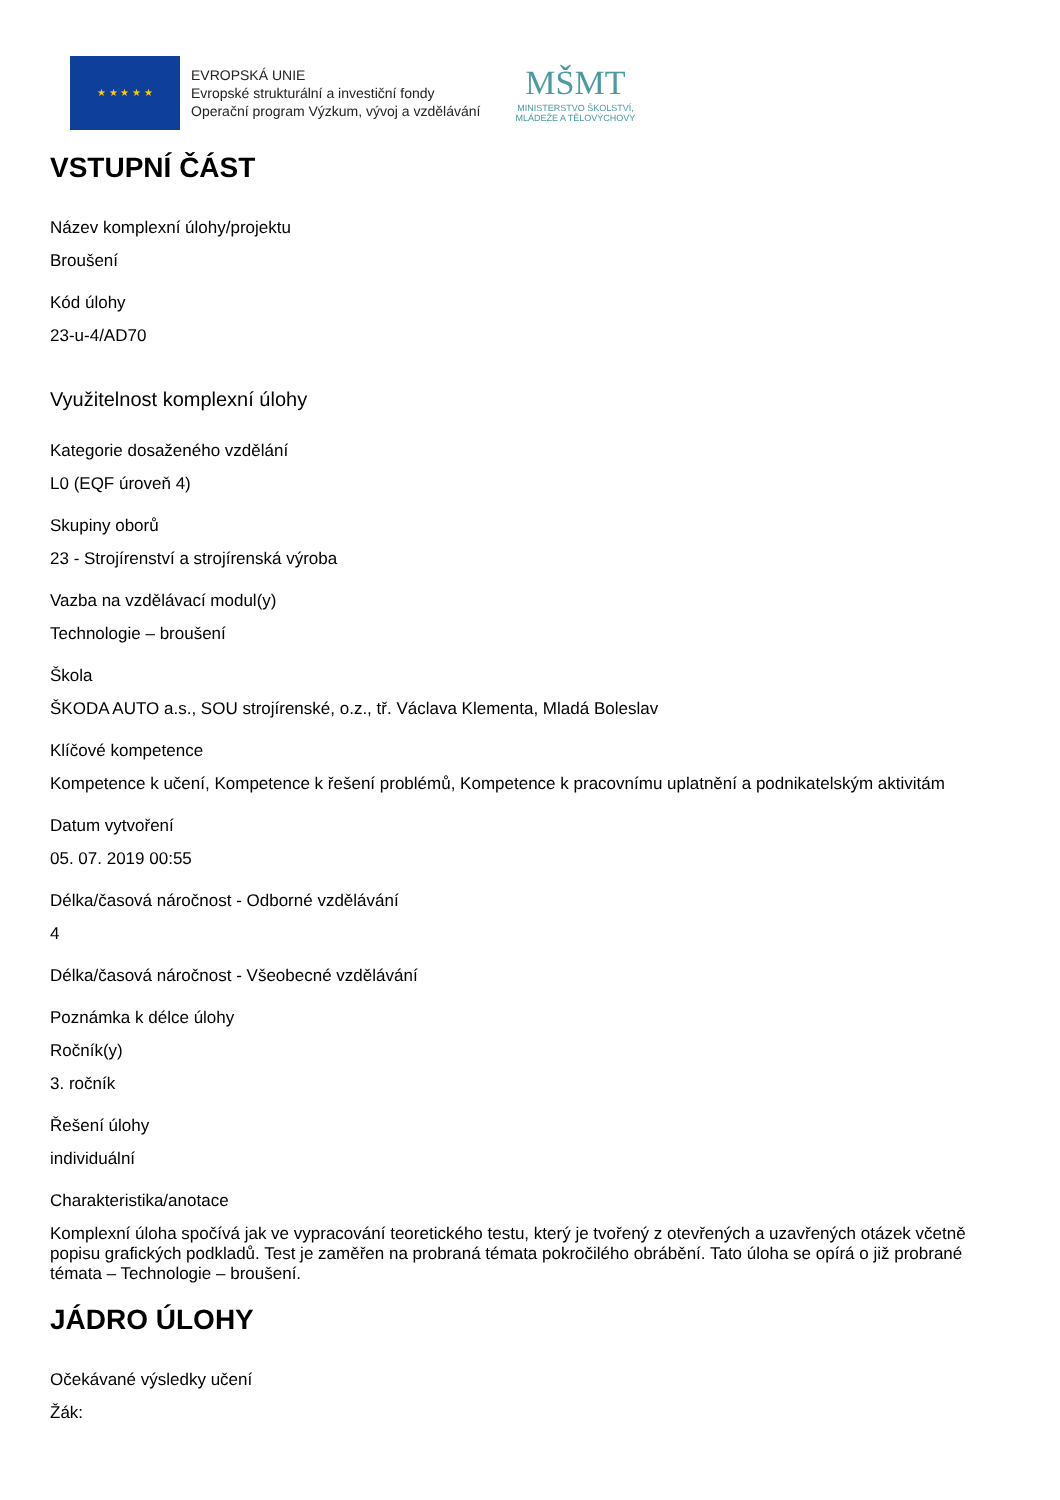★ ★ ★ ★ ★
EVROPSKÁ UNIE
Evropské strukturální a investiční fondy
Operační program Výzkum, vývoj a vzdělávání
MŠMT
MINISTERSTVO ŠKOLSTVÍ,
MLÁDEŽE A TĚLOVÝCHOVY
VSTUPNÍ ČÁST
Název komplexní úlohy/projektu
Broušení
Kód úlohy
23-u-4/AD70
Využitelnost komplexní úlohy
Kategorie dosaženého vzdělání
L0 (EQF úroveň 4)
Skupiny oborů
23 - Strojírenství a strojírenská výroba
Vazba na vzdělávací modul(y)
Technologie – broušení
Škola
ŠKODA AUTO a.s., SOU strojírenské, o.z., tř. Václava Klementa, Mladá Boleslav
Klíčové kompetence
Kompetence k učení, Kompetence k řešení problémů, Kompetence k pracovnímu uplatnění a podnikatelským aktivitám
Datum vytvoření
05. 07. 2019 00:55
Délka/časová náročnost - Odborné vzdělávání
4
Délka/časová náročnost - Všeobecné vzdělávání
Poznámka k délce úlohy
Ročník(y)
3. ročník
Řešení úlohy
individuální
Charakteristika/anotace
Komplexní úloha spočívá jak ve vypracování teoretického testu, který je tvořený z otevřených a uzavřených otázek včetně popisu grafických podkladů. Test je zaměřen na probraná témata pokročilého obrábění. Tato úloha se opírá o již probrané témata – Technologie – broušení.
JÁDRO ÚLOHY
Očekávané výsledky učení
Žák: